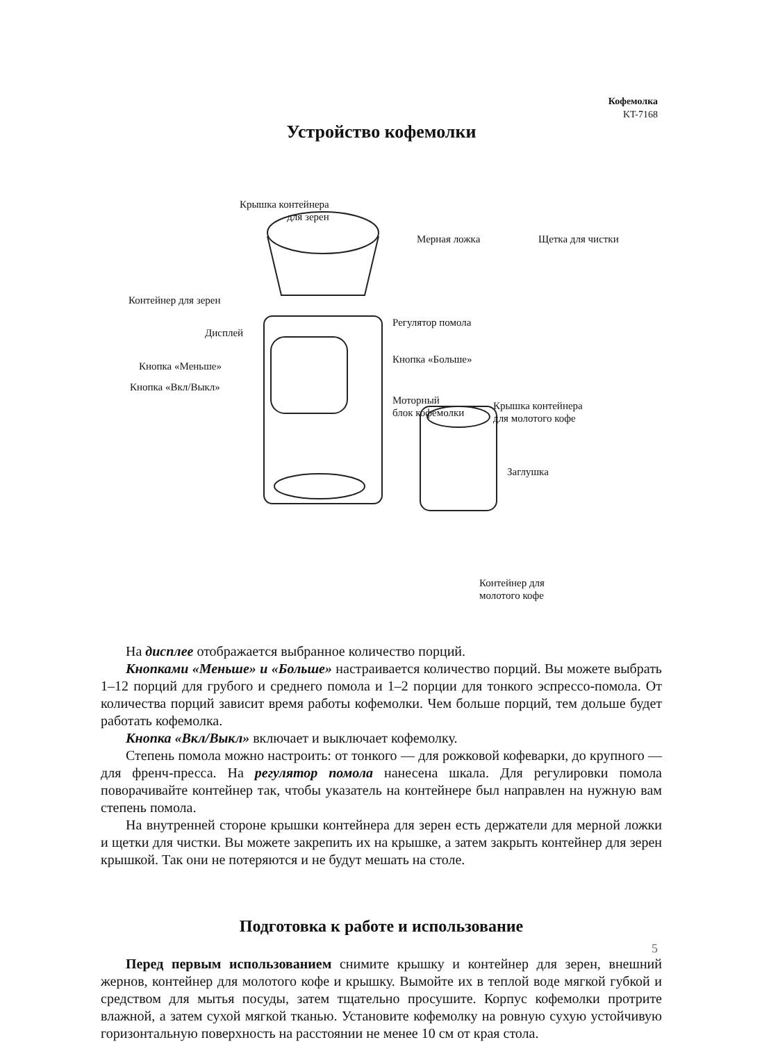Кофемолка
KT-7168
Устройство кофемолки
Крышка контейнера
для зерен
Мерная ложка Щетка для чистки
Контейнер для зерен
Регулятор помола
Дисплей
Кнопка «Больше»
Кнопка «Меньше»
Кнопка «Вкл/Выкл»
Моторный
блок кофемолки
Крышка контейнера
для молотого кофе
Заглушка
Контейнер для
молотого кофе
На дисплее отображается выбранное количество порций.
Кнопками «Меньше» и «Больше» настраивается количество порций. Вы можете выбрать 1–12 порций для грубого и среднего помола и 1–2 порции для тонкого эспрессо-помола. От количества порций зависит время работы кофемолки. Чем больше порций, тем дольше будет работать кофемолка.
Кнопка «Вкл/Выкл» включает и выключает кофемолку.
Степень помола можно настроить: от тонкого — для рожковой кофеварки, до крупного — для френч-пресса. На регулятор помола нанесена шкала. Для регулировки помола поворачивайте контейнер так, чтобы указатель на контейнере был направлен на нужную вам степень помола.
На внутренней стороне крышки контейнера для зерен есть держатели для мерной ложки и щетки для чистки. Вы можете закрепить их на крышке, а затем закрыть контейнер для зерен крышкой. Так они не потеряются и не будут мешать на столе.
Подготовка к работе и использование
Перед первым использованием снимите крышку и контейнер для зерен, внешний жернов, контейнер для молотого кофе и крышку. Вымойте их в теплой воде мягкой губкой и средством для мытья посуды, затем тщательно просушите. Корпус кофемолки протрите влажной, а затем сухой мягкой тканью. Установите кофемолку на ровную сухую устойчивую горизонтальную поверхность на расстоянии не менее 10 см от края стола.
5